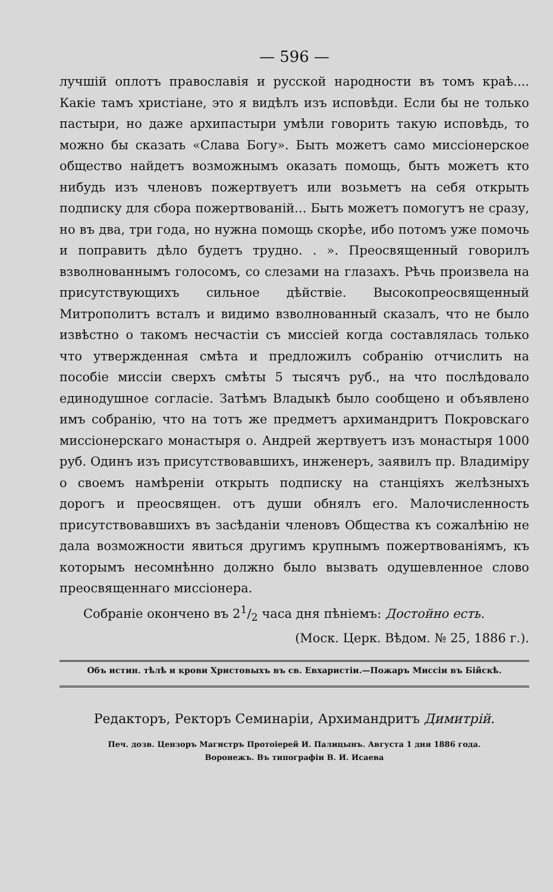— 596 —
лучшій оплотъ православія и русской народности въ томъ краѣ.... Какіе тамъ христіане, это я видѣлъ изъ исповѣди. Если бы не только пастыри, но даже архипастыри умѣли говорить такую исповѣдь, то можно бы сказать «Слава Богу». Быть можетъ само миссіонерское общество найдетъ возможнымъ оказать помощь, быть можетъ кто нибудь изъ членовъ пожертвуетъ или возьметъ на себя открыть подписку для сбора пожертвованій... Быть можетъ помогутъ не сразу, но въ два, три года, но нужна помощь скорѣе, ибо потомъ уже помочь и поправить дѣло будетъ трудно. . ». Преосвященный говорилъ взволнованнымъ голосомъ, со слезами на глазахъ. Рѣчь произвела на присутствующихъ сильное дѣйствіе. Высокопреосвященный Митрополитъ всталъ и видимо взволнованный сказалъ, что не было извѣстно о такомъ несчастіи съ миссіей когда составлялась только что утвержденная смѣта и предложилъ собранію отчислить на пособіе миссіи сверхъ смѣты 5 тысячъ руб., на что послѣдовало единодушное согласіе. Затѣмъ Владыкѣ было сообщено и объявлено имъ собранію, что на тотъ же предметъ архимандритъ Покровскаго миссіонерскаго монастыря о. Андрей жертвуетъ изъ монастыря 1000 руб. Одинъ изъ присутствовавшихъ, инженеръ, заявилъ пр. Владиміру о своемъ намѣреніи открыть подписку на станціяхъ желѣзныхъ дорогъ и преосвящен. отъ души обнялъ его. Малочисленность присутствовавшихъ въ засѣданіи членовъ Общества къ сожалѣнію не дала возможности явиться другимъ крупнымъ пожертвованіямъ, къ которымъ несомнѣнно должно было вызвать одушевленное слово преосвященнаго миссіонера.
Собраніе окончено въ 21/2 часа дня пѣніемъ: Достойно есть.
(Моск. Церк. Вѣдом. № 25, 1886 г.).
Объ истин. тѣлѣ и крови Христовыхъ въ св. Евхаристіи.—Пожаръ Миссіи въ Бійскѣ.
Редакторъ, Ректоръ Семинаріи, Архимандритъ Димитрій.
Печ. дозв. Цензоръ Магистръ Протоіерей И. Палицынъ. Августа 1 дня 1886 года.
Воронежъ. Въ типографіи В. И. Исаева